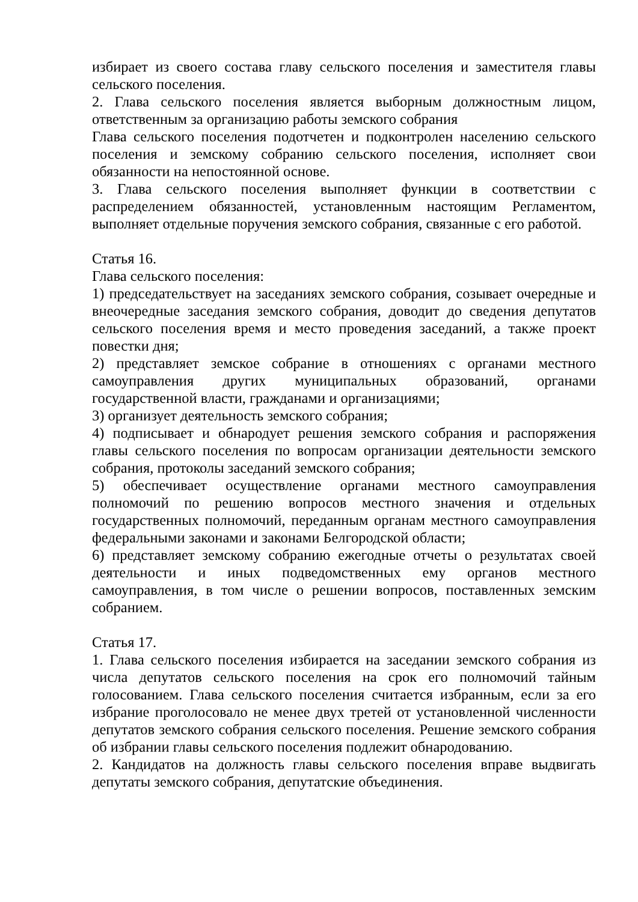избирает из своего состава главу сельского поселения и заместителя главы сельского поселения.
2. Глава сельского поселения является выборным должностным лицом, ответственным за организацию работы земского собрания
Глава сельского поселения подотчетен и подконтролен населению сельского поселения и земскому собранию сельского поселения, исполняет свои обязанности на непостоянной основе.
3. Глава сельского поселения выполняет функции в соответствии с распределением обязанностей, установленным настоящим Регламентом, выполняет отдельные поручения земского собрания, связанные с его работой.
Статья 16.
Глава сельского поселения:
1) председательствует на заседаниях земского собрания, созывает очередные и внеочередные заседания земского собрания, доводит до сведения депутатов сельского поселения время и место проведения заседаний, а также проект повестки дня;
2) представляет земское собрание в отношениях с органами местного самоуправления других муниципальных образований, органами государственной власти, гражданами и организациями;
3) организует деятельность земского собрания;
4) подписывает и обнародует решения земского собрания и распоряжения главы сельского поселения по вопросам организации деятельности земского собрания, протоколы заседаний земского собрания;
5) обеспечивает осуществление органами местного самоуправления полномочий по решению вопросов местного значения и отдельных государственных полномочий, переданным органам местного самоуправления федеральными законами и законами Белгородской области;
6) представляет земскому собранию ежегодные отчеты о результатах своей деятельности и иных подведомственных ему органов местного самоуправления, в том числе о решении вопросов, поставленных земским собранием.
Статья 17.
1. Глава сельского поселения избирается на заседании земского собрания из числа депутатов сельского поселения на срок его полномочий тайным голосованием. Глава сельского поселения считается избранным, если за его избрание проголосовало не менее двух третей от установленной численности депутатов земского собрания сельского поселения. Решение земского собрания об избрании главы сельского поселения подлежит обнародованию.
2. Кандидатов на должность главы сельского поселения вправе выдвигать депутаты земского собрания, депутатские объединения.